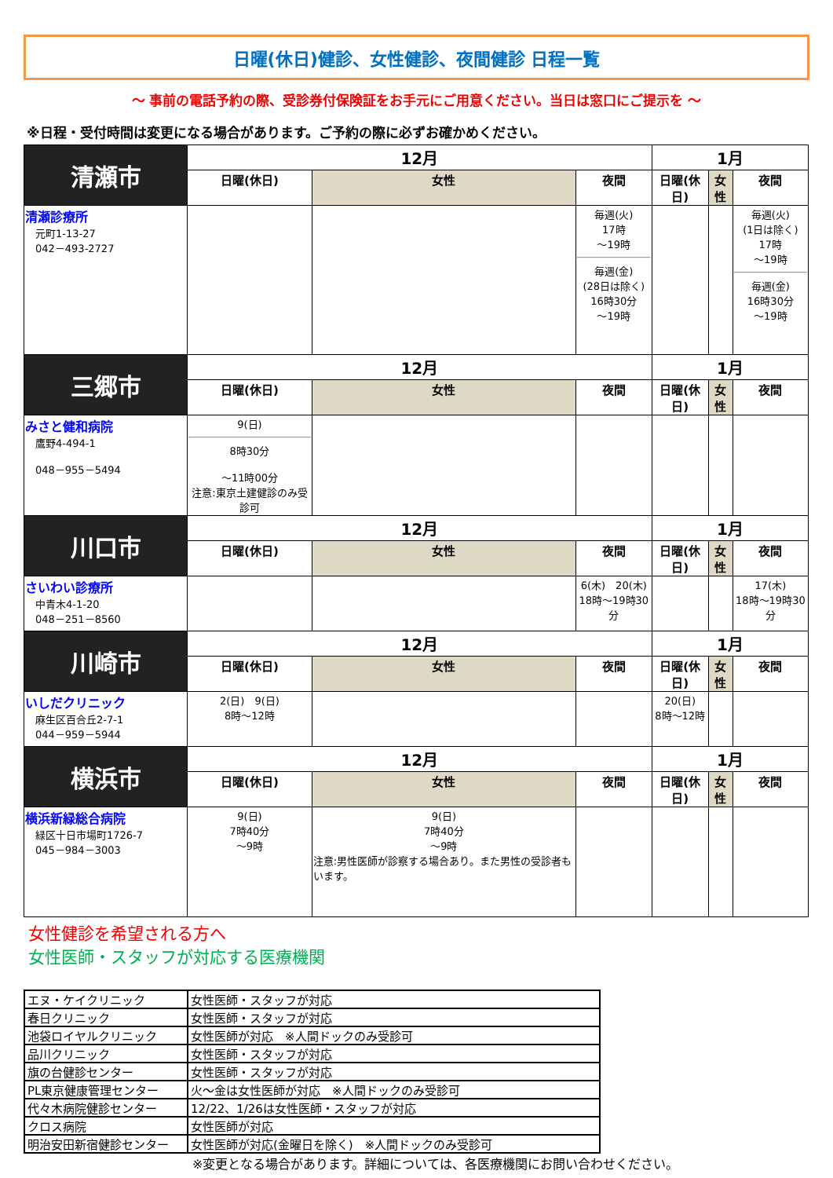日曜(休日)健診、女性健診、夜間健診 日程一覧
～ 事前の電話予約の際、受診券付保険証をお手元にご用意ください。当日は窓口にご提示を ～
※日程・受付時間は変更になる場合があります。ご予約の際に必ずお確かめください。
| 清瀬市 | 12月 | | | 1月 | | |
| | 日曜(休日) | 女性 | 夜間 | 日曜(休日) | 女性 | 夜間 |
| 清瀬診療所 元町1-13-27 042－493-2727 | | | 毎週(火) 17時 ～19時 毎週(金) (28日は除く) 16時30分 ～19時 | | | 毎週(火) (1日は除く) 17時 ～19時 毎週(金) 16時30分 ～19時 |
| 三郷市 | 12月 | | | 1月 | | |
| | 日曜(休日) | 女性 | 夜間 | 日曜(休日) | 女性 | 夜間 |
| みさと健和病院 鷹野4-494-1 048－955－5494 | 9(日) 8時30分 ～11時00分 注意:東京土建健診のみ受診可 | | | | | |
| 川口市 | 12月 | | | 1月 | | |
| | 日曜(休日) | 女性 | 夜間 | 日曜(休日) | 女性 | 夜間 |
| さいわい診療所 中青木4-1-20 048－251－8560 | | | 6(木) 20(木) 18時～19時30分 | | | 17(木) 18時～19時30分 |
| 川崎市 | 12月 | | | 1月 | | |
| | 日曜(休日) | 女性 | 夜間 | 日曜(休日) | 女性 | 夜間 |
| いしだクリニック 麻生区百合丘2-7-1 044－959－5944 | 2(日) 9(日) 8時～12時 | | | 20(日) 8時～12時 | | |
| 横浜市 | 12月 | | | 1月 | | |
| | 日曜(休日) | 女性 | 夜間 | 日曜(休日) | 女性 | 夜間 |
| 横浜新緑総合病院 緑区十日市場町1726-7 045－984－3003 | 9(日) 7時40分 ～9時 | 9(日) 7時40分 ～9時 注意:男性医師が診察する場合あり。また男性の受診者もいます。 | | | | |
女性健診を希望される方へ
女性医師・スタッフが対応する医療機関
| エヌ・ケイクリニック | 女性医師・スタッフが対応 |
| 春日クリニック | 女性医師・スタッフが対応 |
| 池袋ロイヤルクリニック | 女性医師が対応 ※人間ドックのみ受診可 |
| 品川クリニック | 女性医師・スタッフが対応 |
| 旗の台健診センター | 女性医師・スタッフが対応 |
| PL東京健康管理センター | 火～金は女性医師が対応 ※人間ドックのみ受診可 |
| 代々木病院健診センター | 12/22、1/26は女性医師・スタッフが対応 |
| クロス病院 | 女性医師が対応 |
| 明治安田新宿健診センター | 女性医師が対応(金曜日を除く) ※人間ドックのみ受診可 |
※変更となる場合があります。詳細については、各医療機関にお問い合わせください。